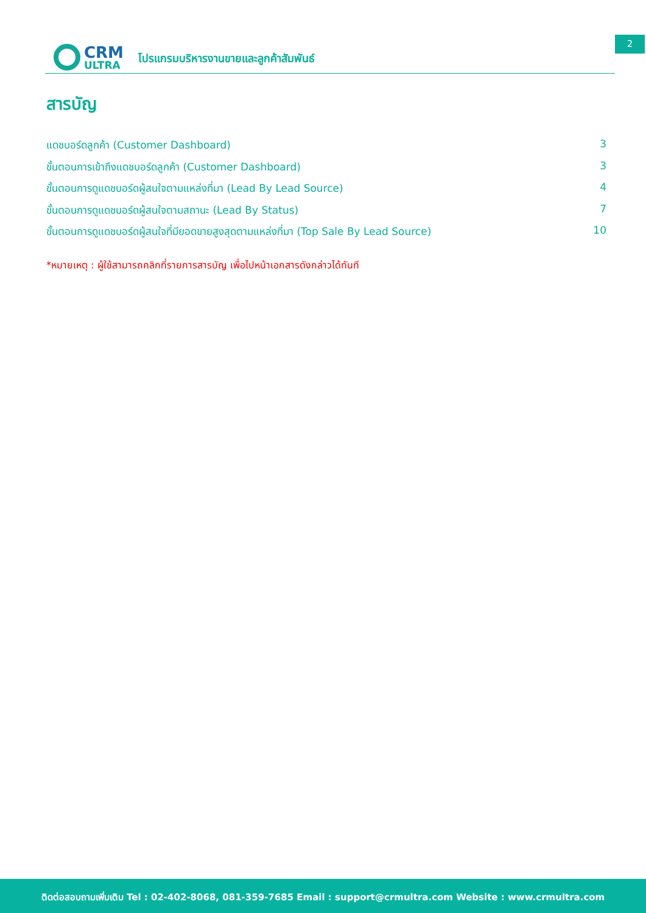CRM
ULTRA
โปรแกรมบริหารงานขายและลูกค้าสัมพันธ์
2
สารบัญ
แดชบอร์ดลูกค้า (Customer Dashboard) 3
ขั้นตอนการเข้าถึงแดชบอร์ดลูกค้า (Customer Dashboard) 3
ขั้นตอนการดูแดชบอร์ดผู้สนใจตามแหล่งที่มา (Lead By Lead Source) 4
ขั้นตอนการดูแดชบอร์ดผู้สนใจตามสถานะ (Lead By Status) 7
ขั้นตอนการดูแดชบอร์ดผู้สนใจที่มียอดขายสูงสุดตามแหล่งที่มา (Top Sale By Lead Source) 10
*หมายเหตุ : ผู้ใช้สามารถคลิกที่รายการสารบัญ เพื่อไปหน้าเอกสารดังกล่าวได้ทันที
ติดต่อสอบถามเพิ่มเติม Tel : 02-402-8068, 081-359-7685 Email : support@crmultra.com Website : www.crmultra.com